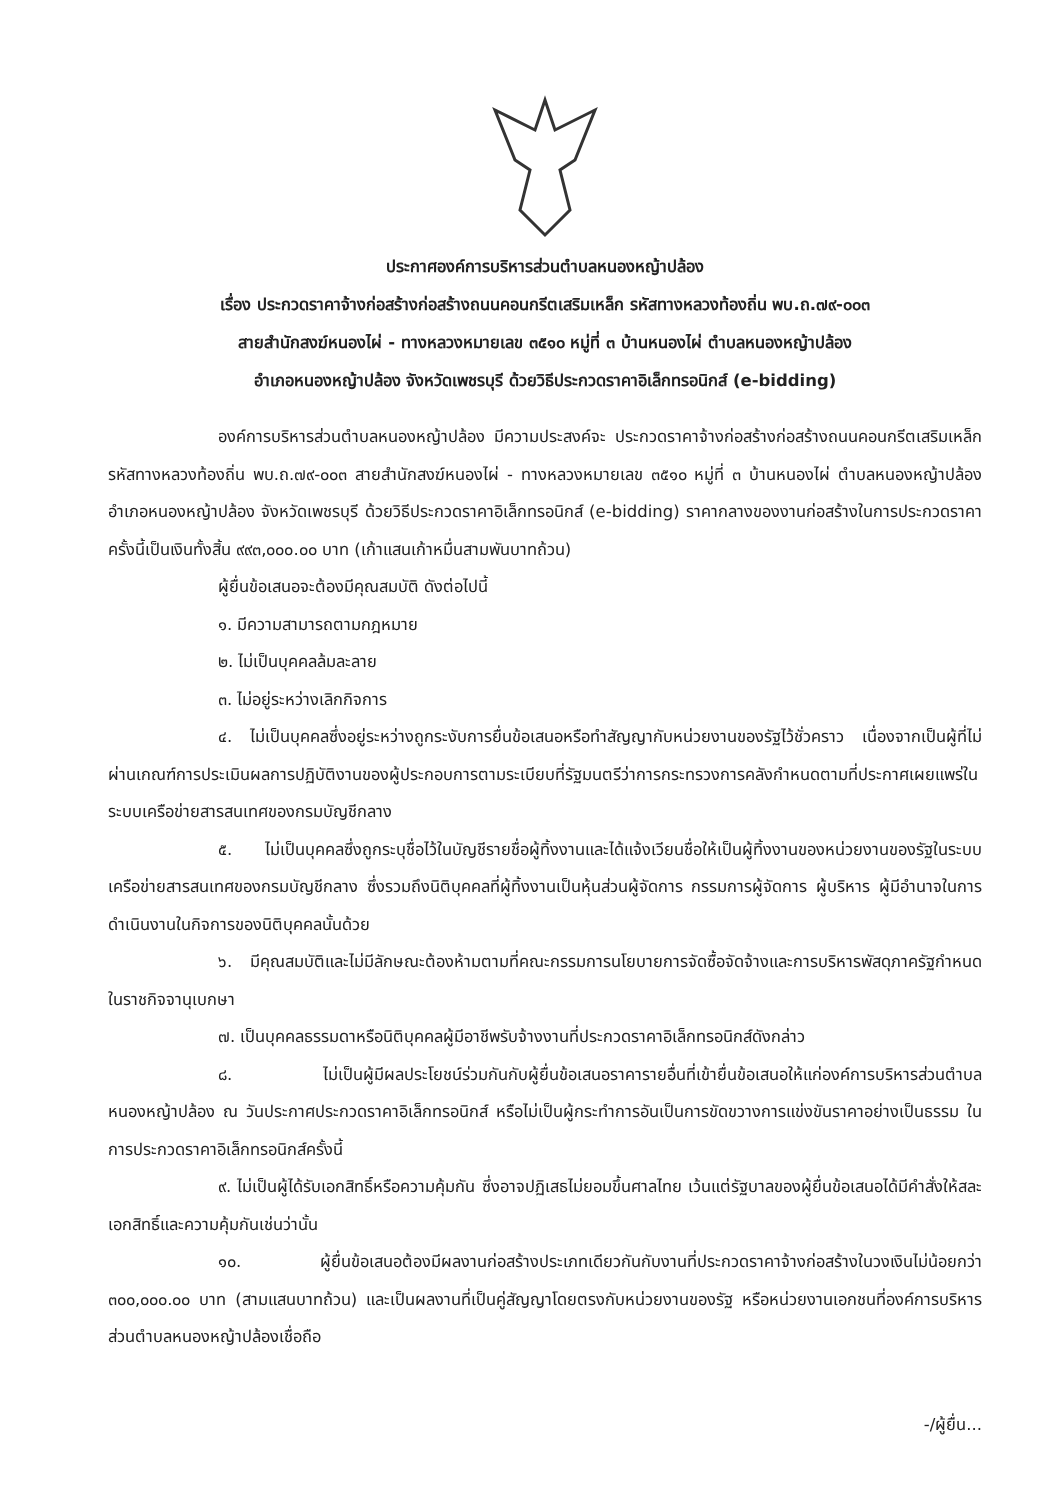ประกาศองค์การบริหารส่วนตำบลหนองหญ้าปล้อง
เรื่อง ประกวดราคาจ้างก่อสร้างก่อสร้างถนนคอนกรีตเสริมเหล็ก รหัสทางหลวงท้องถิ่น พบ.ถ.๗๙-๐๐๓
สายสำนักสงฆ์หนองไผ่ - ทางหลวงหมายเลข ๓๕๑๐ หมู่ที่ ๓ บ้านหนองไผ่ ตำบลหนองหญ้าปล้อง
อำเภอหนองหญ้าปล้อง จังหวัดเพชรบุรี ด้วยวิธีประกวดราคาอิเล็กทรอนิกส์ (e-bidding)
องค์การบริหารส่วนตำบลหนองหญ้าปล้อง มีความประสงค์จะ ประกวดราคาจ้างก่อสร้างก่อสร้างถนนคอนกรีตเสริมเหล็ก รหัสทางหลวงท้องถิ่น พบ.ถ.๗๙-๐๐๓ สายสำนักสงฆ์หนองไผ่ - ทางหลวงหมายเลข ๓๕๑๐ หมู่ที่ ๓ บ้านหนองไผ่ ตำบลหนองหญ้าปล้อง อำเภอหนองหญ้าปล้อง จังหวัดเพชรบุรี ด้วยวิธีประกวดราคาอิเล็กทรอนิกส์ (e-bidding) ราคากลางของงานก่อสร้างในการประกวดราคาครั้งนี้เป็นเงินทั้งสิ้น ๙๙๓,๐๐๐.๐๐ บาท (เก้าแสนเก้าหมื่นสามพันบาทถ้วน)
ผู้ยื่นข้อเสนอจะต้องมีคุณสมบัติ ดังต่อไปนี้
๑. มีความสามารถตามกฎหมาย
๒. ไม่เป็นบุคคลล้มละลาย
๓. ไม่อยู่ระหว่างเลิกกิจการ
๔. ไม่เป็นบุคคลซึ่งอยู่ระหว่างถูกระงับการยื่นข้อเสนอหรือทำสัญญากับหน่วยงานของรัฐไว้ชั่วคราว เนื่องจากเป็นผู้ที่ไม่ผ่านเกณฑ์การประเมินผลการปฏิบัติงานของผู้ประกอบการตามระเบียบที่รัฐมนตรีว่าการกระทรวงการคลังกำหนดตามที่ประกาศเผยแพร่ในระบบเครือข่ายสารสนเทศของกรมบัญชีกลาง
๕. ไม่เป็นบุคคลซึ่งถูกระบุชื่อไว้ในบัญชีรายชื่อผู้ทิ้งงานและได้แจ้งเวียนชื่อให้เป็นผู้ทิ้งงานของหน่วยงานของรัฐในระบบเครือข่ายสารสนเทศของกรมบัญชีกลาง ซึ่งรวมถึงนิติบุคคลที่ผู้ทิ้งงานเป็นหุ้นส่วนผู้จัดการ กรรมการผู้จัดการ ผู้บริหาร ผู้มีอำนาจในการดำเนินงานในกิจการของนิติบุคคลนั้นด้วย
๖. มีคุณสมบัติและไม่มีลักษณะต้องห้ามตามที่คณะกรรมการนโยบายการจัดซื้อจัดจ้างและการบริหารพัสดุภาครัฐกำหนดในราชกิจจานุเบกษา
๗. เป็นบุคคลธรรมดาหรือนิติบุคคลผู้มีอาชีพรับจ้างงานที่ประกวดราคาอิเล็กทรอนิกส์ดังกล่าว
๘. ไม่เป็นผู้มีผลประโยชน์ร่วมกันกับผู้ยื่นข้อเสนอราคารายอื่นที่เข้ายื่นข้อเสนอให้แก่องค์การบริหารส่วนตำบลหนองหญ้าปล้อง ณ วันประกาศประกวดราคาอิเล็กทรอนิกส์ หรือไม่เป็นผู้กระทำการอันเป็นการขัดขวางการแข่งขันราคาอย่างเป็นธรรม ในการประกวดราคาอิเล็กทรอนิกส์ครั้งนี้
๙. ไม่เป็นผู้ได้รับเอกสิทธิ์หรือความคุ้มกัน ซึ่งอาจปฏิเสธไม่ยอมขึ้นศาลไทย เว้นแต่รัฐบาลของผู้ยื่นข้อเสนอได้มีคำสั่งให้สละเอกสิทธิ์และความคุ้มกันเช่นว่านั้น
๑๐. ผู้ยื่นข้อเสนอต้องมีผลงานก่อสร้างประเภทเดียวกันกับงานที่ประกวดราคาจ้างก่อสร้างในวงเงินไม่น้อยกว่า ๓๐๐,๐๐๐.๐๐ บาท (สามแสนบาทถ้วน) และเป็นผลงานที่เป็นคู่สัญญาโดยตรงกับหน่วยงานของรัฐ หรือหน่วยงานเอกชนที่องค์การบริหารส่วนตำบลหนองหญ้าปล้องเชื่อถือ
-/ผู้ยื่น...